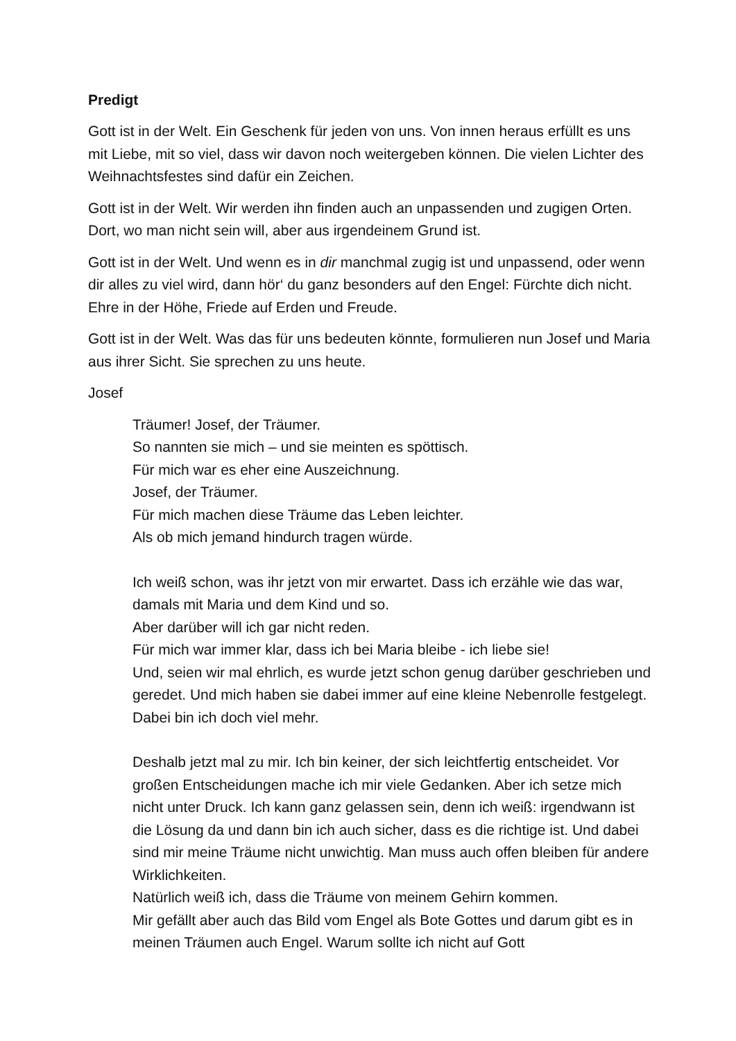Predigt
Gott ist in der Welt. Ein Geschenk für jeden von uns. Von innen heraus erfüllt es uns mit Liebe, mit so viel, dass wir davon noch weitergeben können. Die vielen Lichter des Weihnachtsfestes sind dafür ein Zeichen.
Gott ist in der Welt. Wir werden ihn finden auch an unpassenden und zugigen Orten. Dort, wo man nicht sein will, aber aus irgendeinem Grund ist.
Gott ist in der Welt. Und wenn es in dir manchmal zugig ist und unpassend, oder wenn dir alles zu viel wird, dann hör‘ du ganz besonders auf den Engel: Fürchte dich nicht. Ehre in der Höhe, Friede auf Erden und Freude.
Gott ist in der Welt. Was das für uns bedeuten könnte, formulieren nun Josef und Maria aus ihrer Sicht. Sie sprechen zu uns heute.
Josef
Träumer! Josef, der Träumer.
So nannten sie mich – und sie meinten es spöttisch.
Für mich war es eher eine Auszeichnung.
Josef, der Träumer.
Für mich machen diese Träume das Leben leichter.
Als ob mich jemand hindurch tragen würde.
Ich weiß schon, was ihr jetzt von mir erwartet. Dass ich erzähle wie das war, damals mit Maria und dem Kind und so.
Aber darüber will ich gar nicht reden.
Für mich war immer klar, dass ich bei Maria bleibe - ich liebe sie!
Und, seien wir mal ehrlich, es wurde jetzt schon genug darüber geschrieben und geredet. Und mich haben sie dabei immer auf eine kleine Nebenrolle festgelegt. Dabei bin ich doch viel mehr.
Deshalb jetzt mal zu mir. Ich bin keiner, der sich leichtfertig entscheidet. Vor großen Entscheidungen mache ich mir viele Gedanken. Aber ich setze mich nicht unter Druck. Ich kann ganz gelassen sein, denn ich weiß: irgendwann ist die Lösung da und dann bin ich auch sicher, dass es die richtige ist. Und dabei sind mir meine Träume nicht unwichtig. Man muss auch offen bleiben für andere Wirklichkeiten.
Natürlich weiß ich, dass die Träume von meinem Gehirn kommen.
Mir gefällt aber auch das Bild vom Engel als Bote Gottes und darum gibt es in meinen Träumen auch Engel. Warum sollte ich nicht auf Gott